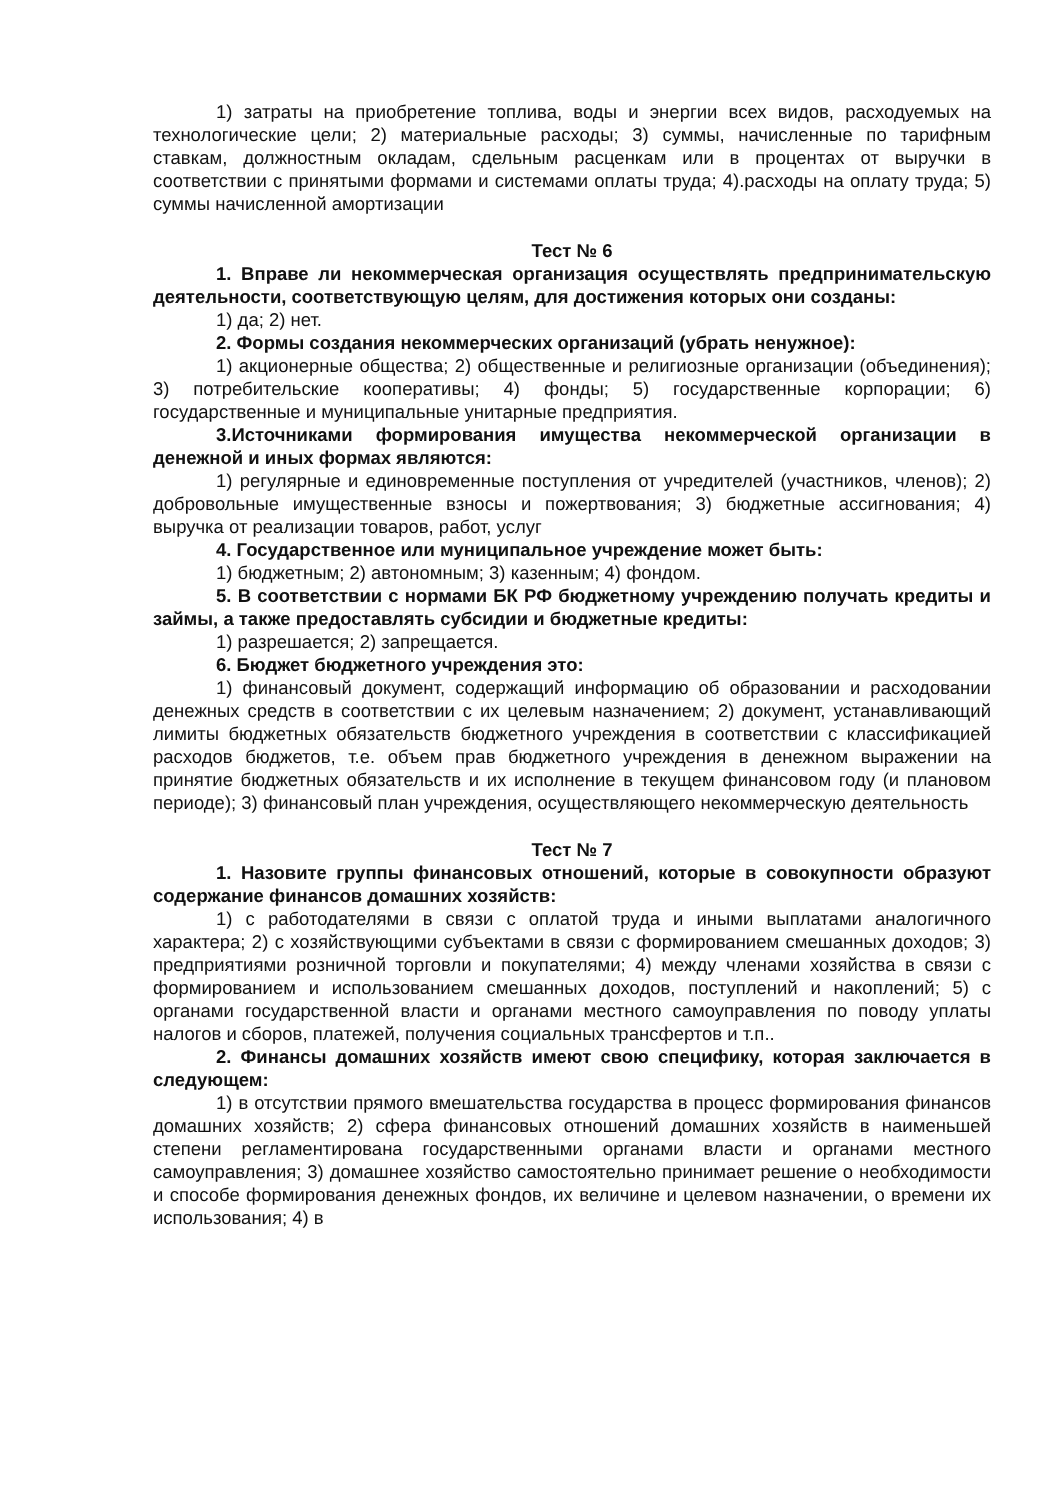1) затраты на приобретение топлива, воды и энергии всех видов, расходуемых на технологические цели; 2) материальные расходы; 3) суммы, начисленные по тарифным ставкам, должностным окладам, сдельным расценкам или в процентах от выручки в соответствии с принятыми формами и системами оплаты труда; 4).расходы на оплату труда; 5) суммы начисленной амортизации
Тест № 6
1. Вправе ли некоммерческая организация осуществлять предпринимательскую деятельности, соответствующую целям, для достижения которых они созданы:
1) да; 2) нет.
2. Формы создания некоммерческих организаций (убрать ненужное):
1) акционерные общества; 2) общественные и религиозные организации (объединения); 3) потребительские кооперативы; 4) фонды; 5) государственные корпорации; 6) государственные и муниципальные унитарные предприятия.
3.Источниками формирования имущества некоммерческой организации в денежной и иных формах являются:
1) регулярные и единовременные поступления от учредителей (участников, членов); 2) добровольные имущественные взносы и пожертвования; 3) бюджетные ассигнования; 4) выручка от реализации товаров, работ, услуг
4. Государственное или муниципальное учреждение может быть:
1) бюджетным; 2) автономным; 3) казенным; 4) фондом.
5. В соответствии с нормами БК РФ бюджетному учреждению получать кредиты и займы, а также предоставлять субсидии и бюджетные кредиты:
1) разрешается; 2) запрещается.
6. Бюджет бюджетного учреждения это:
1) финансовый документ, содержащий информацию об образовании и расходовании денежных средств в соответствии с их целевым назначением; 2) документ, устанавливающий лимиты бюджетных обязательств бюджетного учреждения в соответствии с классификацией расходов бюджетов, т.е. объем прав бюджетного учреждения в денежном выражении на принятие бюджетных обязательств и их исполнение в текущем финансовом году (и плановом периоде); 3) финансовый план учреждения, осуществляющего некоммерческую деятельность
Тест № 7
1. Назовите группы финансовых отношений, которые в совокупности образуют содержание финансов домашних хозяйств:
1) с работодателями в связи с оплатой труда и иными выплатами аналогичного характера; 2) с хозяйствующими субъектами в связи с формированием смешанных доходов; 3) предприятиями розничной торговли и покупателями; 4) между членами хозяйства в связи с формированием и использованием смешанных доходов, поступлений и накоплений; 5) с органами государственной власти и органами местного самоуправления по поводу уплаты налогов и сборов, платежей, получения социальных трансфертов и т.п..
2. Финансы домашних хозяйств имеют свою специфику, которая заключается в следующем:
1) в отсутствии прямого вмешательства государства в процесс формирования финансов домашних хозяйств; 2) сфера финансовых отношений домашних хозяйств в наименьшей степени регламентирована государственными органами власти и органами местного самоуправления; 3) домашнее хозяйство самостоятельно принимает решение о необходимости и способе формирования денежных фондов, их величине и целевом назначении, о времени их использования; 4) в